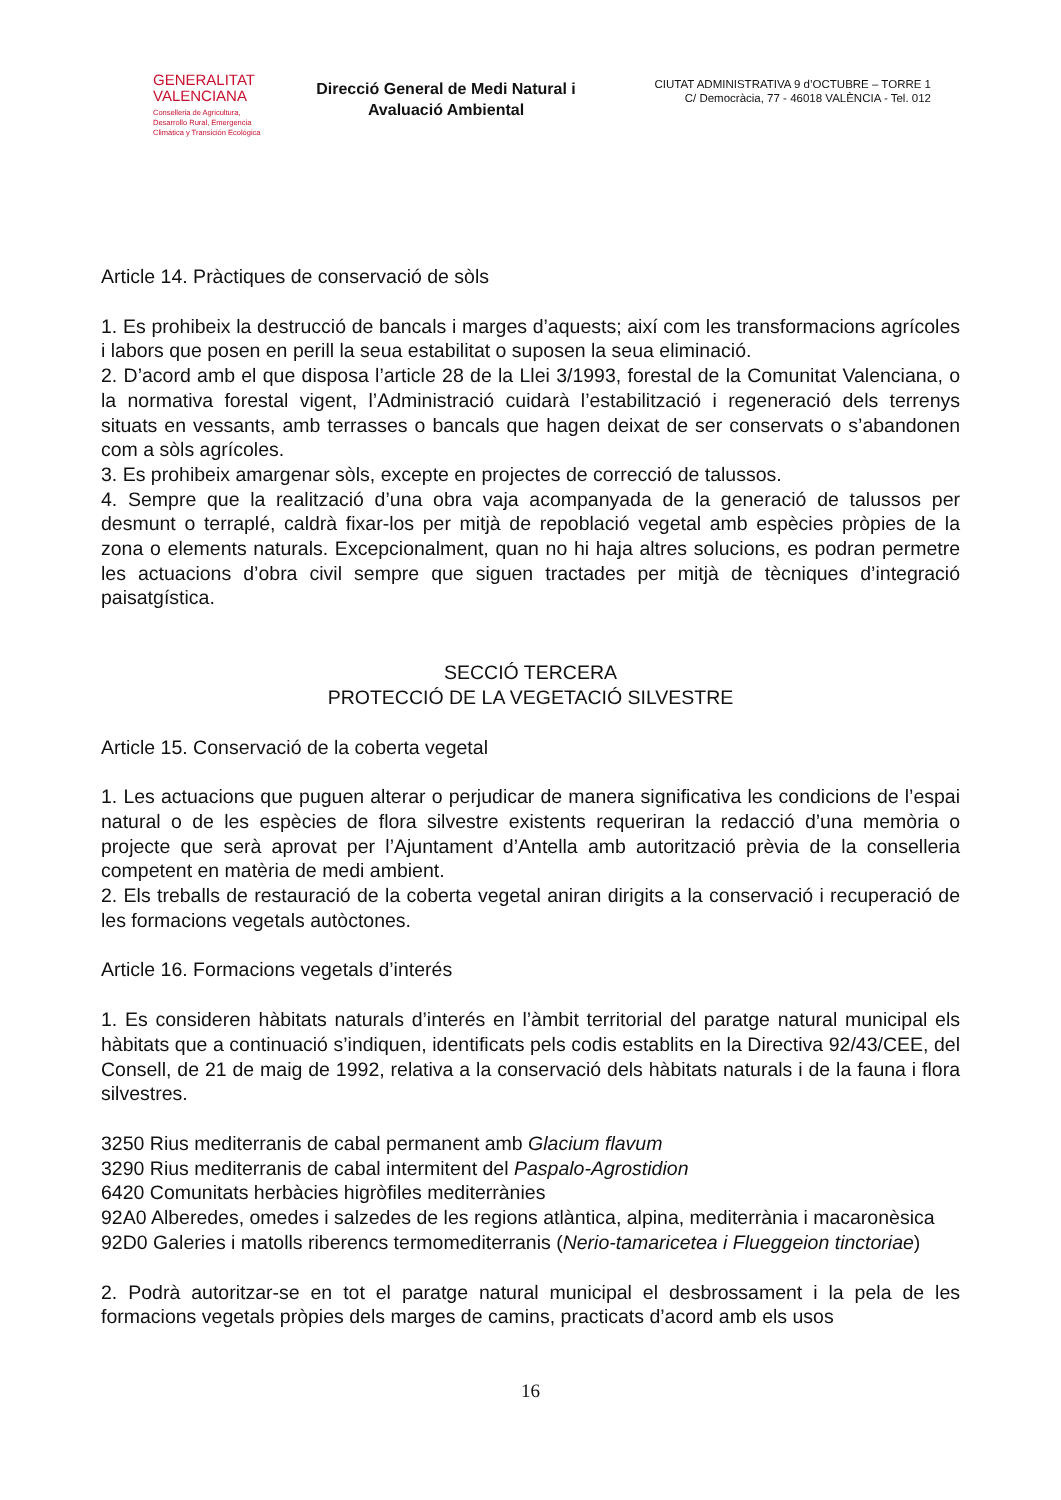GENERALITAT
VALENCIANA
Conselleria de Agricultura,
Desarrollo Rural, Emergencia
Climática y Transición Ecológica
Direcció General de Medi Natural i Avaluació Ambiental
CIUTAT ADMINISTRATIVA 9 d’OCTUBRE – TORRE 1
C/ Democràcia, 77 - 46018 VALÈNCIA - Tel. 012
Article 14. Pràctiques de conservació de sòls
1. Es prohibeix la destrucció de bancals i marges d’aquests; així com les transformacions agrícoles i labors que posen en perill la seua estabilitat o suposen la seua eliminació.
2. D’acord amb el que disposa l’article 28 de la Llei 3/1993, forestal de la Comunitat Valenciana, o la normativa forestal vigent, l’Administració cuidarà l’estabilització i regeneració dels terrenys situats en vessants, amb terrasses o bancals que hagen deixat de ser conservats o s’abandonen com a sòls agrícoles.
3. Es prohibeix amargenar sòls, excepte en projectes de correcció de talussos.
4. Sempre que la realització d’una obra vaja acompanyada de la generació de talussos per desmunt o terraplé, caldrà fixar-los per mitjà de repoblació vegetal amb espècies pròpies de la zona o elements naturals. Excepcionalment, quan no hi haja altres solucions, es podran permetre les actuacions d’obra civil sempre que siguen tractades per mitjà de tècniques d’integració paisatgística.
SECCIÓ TERCERA
PROTECCIÓ DE LA VEGETACIÓ SILVESTRE
Article 15. Conservació de la coberta vegetal
1. Les actuacions que puguen alterar o perjudicar de manera significativa les condicions de l’espai natural o de les espècies de flora silvestre existents requeriran la redacció d’una memòria o projecte que serà aprovat per l’Ajuntament d’Antella amb autorització prèvia de la conselleria competent en matèria de medi ambient.
2. Els treballs de restauració de la coberta vegetal aniran dirigits a la conservació i recuperació de les formacions vegetals autòctones.
Article 16. Formacions vegetals d’interés
1. Es consideren hàbitats naturals d’interés en l’àmbit territorial del paratge natural municipal els hàbitats que a continuació s’indiquen, identificats pels codis establits en la Directiva 92/43/CEE, del Consell, de 21 de maig de 1992, relativa a la conservació dels hàbitats naturals i de la fauna i flora silvestres.
3250 Rius mediterranis de cabal permanent amb Glacium flavum
3290 Rius mediterranis de cabal intermitent del Paspalo-Agrostidion
6420 Comunitats herbàcies higròfiles mediterrànies
92A0 Alberedes, omedes i salzedes de les regions atlàntica, alpina, mediterrània i macaronèsica
92D0 Galeries i matolls riberencs termomediterranis (Nerio-tamaricetea i Flueggeion tinctoriae)
2. Podrà autoritzar-se en tot el paratge natural municipal el desbrossament i la pela de les formacions vegetals pròpies dels marges de camins, practicats d’acord amb els usos
16